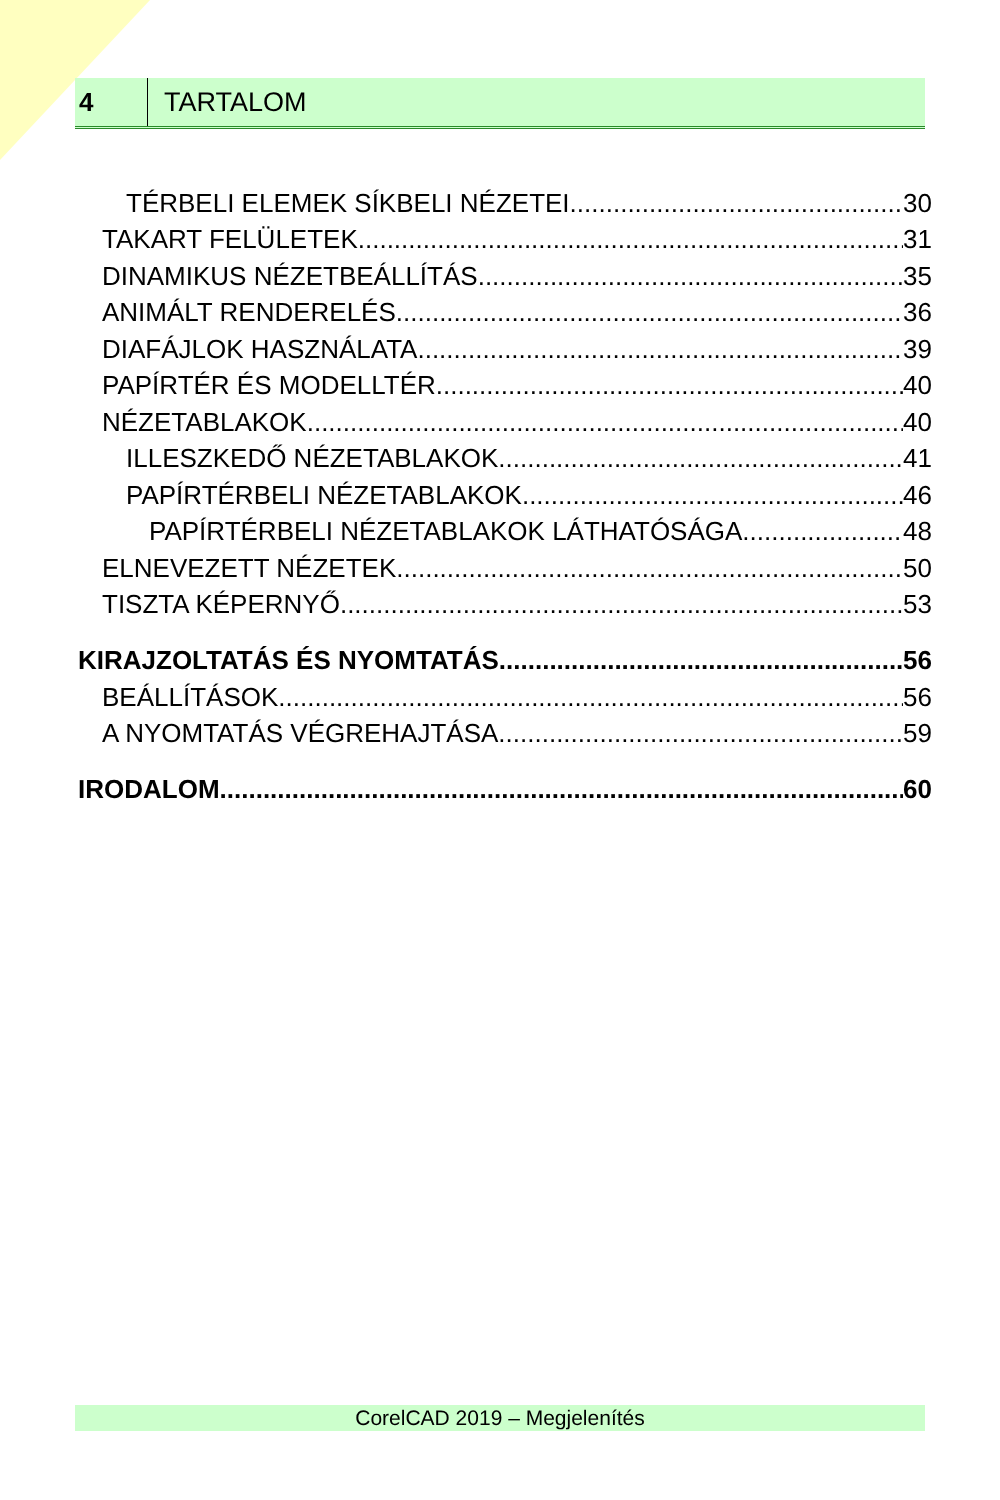4
TARTALOM
TÉRBELI ELEMEK SÍKBELI NÉZETEI 30
TAKART FELÜLETEK 31
DINAMIKUS NÉZETBEÁLLÍTÁS 35
ANIMÁLT RENDERELÉS 36
DIAFÁJLOK HASZNÁLATA 39
PAPÍRTÉR ÉS MODELLTÉR 40
NÉZETABLAKOK 40
ILLESZKEDŐ NÉZETABLAKOK 41
PAPÍRTÉRBELI NÉZETABLAKOK 46
PAPÍRTÉRBELI NÉZETABLAKOK LÁTHATÓSÁGA 48
ELNEVEZETT NÉZETEK 50
TISZTA KÉPERNYŐ 53
KIRAJZOLTATÁS ÉS NYOMTATÁS 56
BEÁLLÍTÁSOK 56
A NYOMTATÁS VÉGREHAJTÁSA 59
IRODALOM 60
CorelCAD 2019 – Megjelenítés